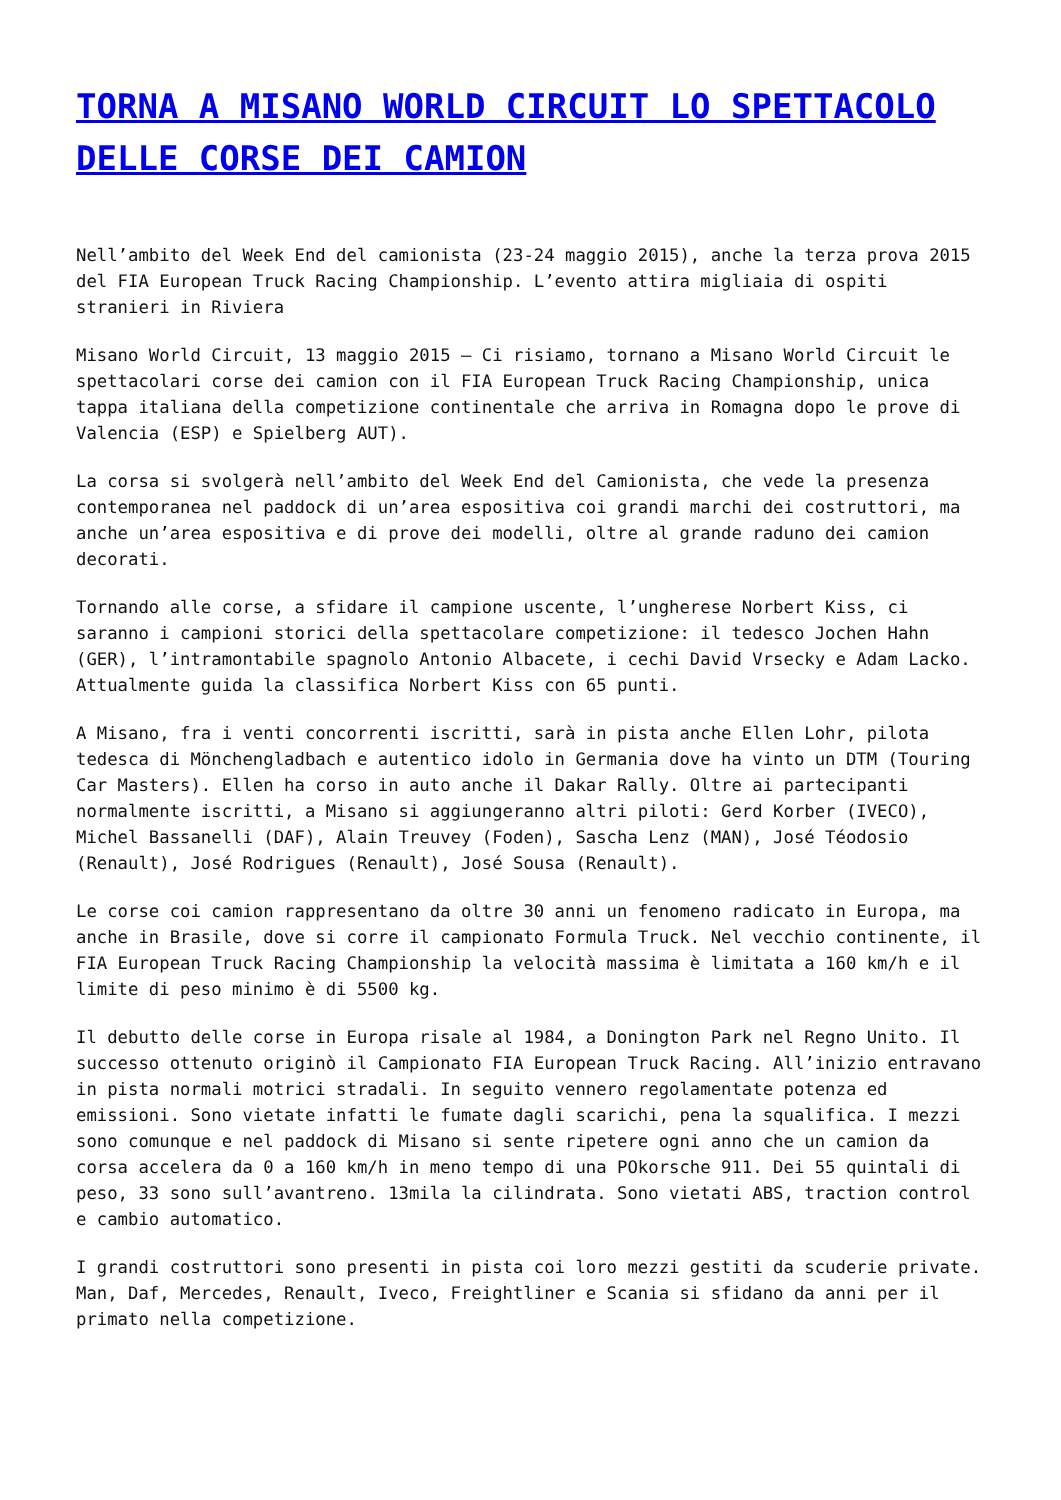TORNA A MISANO WORLD CIRCUIT LO SPETTACOLO DELLE CORSE DEI CAMION
Nell’ambito del Week End del camionista (23-24 maggio 2015), anche la terza prova 2015 del FIA European Truck Racing Championship. L’evento attira migliaia di ospiti stranieri in Riviera
Misano World Circuit, 13 maggio 2015 – Ci risiamo, tornano a Misano World Circuit le spettacolari corse dei camion con il FIA European Truck Racing Championship, unica tappa italiana della competizione continentale che arriva in Romagna dopo le prove di Valencia (ESP) e Spielberg AUT).
La corsa si svolgerà nell’ambito del Week End del Camionista, che vede la presenza contemporanea nel paddock di un’area espositiva coi grandi marchi dei costruttori, ma anche un’area espositiva e di prove dei modelli, oltre al grande raduno dei camion decorati.
Tornando alle corse, a sfidare il campione uscente, l’ungherese Norbert Kiss, ci saranno i campioni storici della spettacolare competizione: il tedesco Jochen Hahn (GER), l’intramontabile spagnolo Antonio Albacete, i cechi David Vrsecky e Adam Lacko. Attualmente guida la classifica Norbert Kiss con 65 punti.
A Misano, fra i venti concorrenti iscritti, sarà in pista anche Ellen Lohr, pilota tedesca di Mönchengladbach e autentico idolo in Germania dove ha vinto un DTM (Touring Car Masters). Ellen ha corso in auto anche il Dakar Rally. Oltre ai partecipanti normalmente iscritti, a Misano si aggiungeranno altri piloti: Gerd Korber (IVECO), Michel Bassanelli (DAF), Alain Treuvey (Foden), Sascha Lenz (MAN), José Téodosio (Renault), José Rodrigues (Renault), José Sousa (Renault).
Le corse coi camion rappresentano da oltre 30 anni un fenomeno radicato in Europa, ma anche in Brasile, dove si corre il campionato Formula Truck. Nel vecchio continente, il FIA European Truck Racing Championship la velocità massima è limitata a 160 km/h e il limite di peso minimo è di 5500 kg.
Il debutto delle corse in Europa risale al 1984, a Donington Park nel Regno Unito. Il successo ottenuto originò il Campionato FIA European Truck Racing. All’inizio entravano in pista normali motrici stradali. In seguito vennero regolamentate potenza ed emissioni. Sono vietate infatti le fumate dagli scarichi, pena la squalifica. I mezzi sono comunque e nel paddock di Misano si sente ripetere ogni anno che un camion da corsa accelera da 0 a 160 km/h in meno tempo di una POkorsche 911. Dei 55 quintali di peso, 33 sono sull’avantreno. 13mila la cilindrata. Sono vietati ABS, traction control e cambio automatico.
I grandi costruttori sono presenti in pista coi loro mezzi gestiti da scuderie private. Man, Daf, Mercedes, Renault, Iveco, Freightliner e Scania si sfidano da anni per il primato nella competizione.